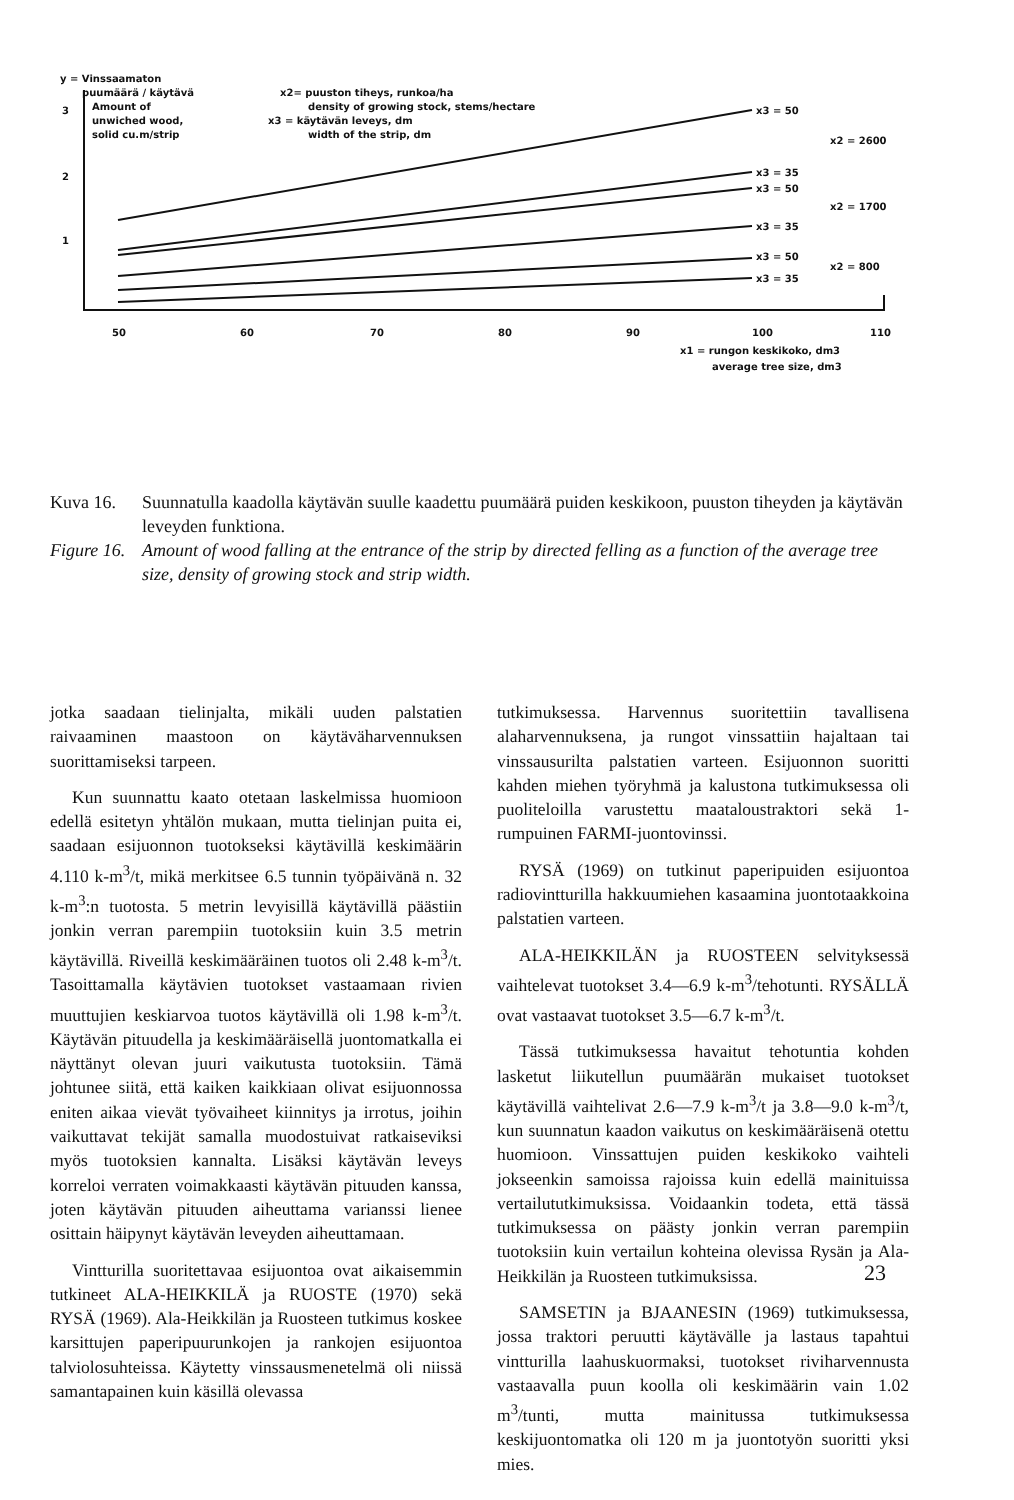y = Vinssaamaton
puumäärä / käytävä
Amount of
unwiched wood,
solid cu.m/strip
3
2
1
x2= puuston tiheys, runkoa/ha
density of growing stock, stems/hectare
x3 = käytävän leveys, dm
width of the strip, dm
x3 = 50
x3 = 35
x3 = 50
x3 = 35
x3 = 50
x3 = 35
x2 = 2600
x2 = 1700
x2 = 800
50
60
70
80
90
100
110
x1 = rungon keskikoko, dm3
average tree size, dm3
Kuva 16. Suunnatulla kaadolla käytävän suulle kaadettu puumäärä puiden keskikoon, puuston tiheyden ja käytävän leveyden funktiona.
Figure 16. Amount of wood falling at the entrance of the strip by directed felling as a function of the average tree size, density of growing stock and strip width.
jotka saadaan tielinjalta, mikäli uuden palstatien raivaaminen maastoon on käytäväharvennuksen suorittamiseksi tarpeen.
Kun suunnattu kaato otetaan laskelmissa huomioon edellä esitetyn yhtälön mukaan, mutta tielinjan puita ei, saadaan esijuonnon tuotokseksi käytävillä keskimäärin 4.110 k-m<sup>3</sup>/t, mikä merkitsee 6.5 tunnin työpäivänä n. 32 k-m<sup>3</sup>:n tuotosta. 5 metrin levyisillä käytävillä päästiin jonkin verran parempiin tuotoksiin kuin 3.5 metrin käytävillä. Riveillä keskimääräinen tuotos oli 2.48 k-m<sup>3</sup>/t. Tasoittamalla käytävien tuotokset vastaamaan rivien muuttujien keskiarvoa tuotos käytävillä oli 1.98 k-m<sup>3</sup>/t. Käytävän pituudella ja keskimääräisellä juontomatkalla ei näyttänyt olevan juuri vaikutusta tuotoksiin. Tämä johtunee siitä, että kaiken kaikkiaan olivat esijuonnossa eniten aikaa vievät työvaiheet kiinnitys ja irrotus, joihin vaikuttavat tekijät samalla muodostuivat ratkaiseviksi myös tuotoksien kannalta. Lisäksi käytävän leveys korreloi verraten voimakkaasti käytävän pituuden kanssa, joten käytävän pituuden aiheuttama varianssi lienee osittain häipynyt käytävän leveyden aiheuttamaan.
Vintturilla suoritettavaa esijuontoa ovat aikaisemmin tutkineet ALA-HEIKKILÄ ja RUOSTE (1970) sekä RYSÄ (1969). Ala-Heikkilän ja Ruosteen tutkimus koskee karsittujen paperipuurunkojen ja rankojen esijuontoa talviolosuhteissa. Käytetty vinssausmenetelmä oli niissä samantapainen kuin käsillä olevassa
tutkimuksessa. Harvennus suoritettiin tavallisena alaharvennuksena, ja rungot vinssattiin hajaltaan tai vinssausurilta palstatien varteen. Esijuonnon suoritti kahden miehen työryhmä ja kalustona tutkimuksessa oli puoliteloilla varustettu maataloustraktori sekä 1-rumpuinen FARMI-juontovinssi.
RYSÄ (1969) on tutkinut paperipuiden esijuontoa radiovintturilla hakkuumiehen kasaamina juontotaakkoina palstatien varteen.
ALA-HEIKKILÄN ja RUOSTEEN selvityksessä vaihtelevat tuotokset 3.4—6.9 k-m<sup>3</sup>/tehotunti. RYSÄLLÄ ovat vastaavat tuotokset 3.5—6.7 k-m<sup>3</sup>/t.
Tässä tutkimuksessa havaitut tehotuntia kohden lasketut liikutellun puumäärän mukaiset tuotokset käytävillä vaihtelivat 2.6—7.9 k-m<sup>3</sup>/t ja 3.8—9.0 k-m<sup>3</sup>/t, kun suunnatun kaadon vaikutus on keskimääräisenä otettu huomioon. Vinssattujen puiden keskikoko vaihteli jokseenkin samoissa rajoissa kuin edellä mainituissa vertailututkimuksissa. Voidaankin todeta, että tässä tutkimuksessa on päästy jonkin verran parempiin tuotoksiin kuin vertailun kohteina olevissa Rysän ja Ala-Heikkilän ja Ruosteen tutkimuksissa.
SAMSETIN ja BJAANESIN (1969) tutkimuksessa, jossa traktori peruutti käytävälle ja lastaus tapahtui vintturilla laahuskuormaksi, tuotokset riviharvennusta vastaavalla puun koolla oli keskimäärin vain 1.02 m<sup>3</sup>/tunti, mutta mainitussa tutkimuksessa keskijuontomatka oli 120 m ja juontotyön suoritti yksi mies.
23